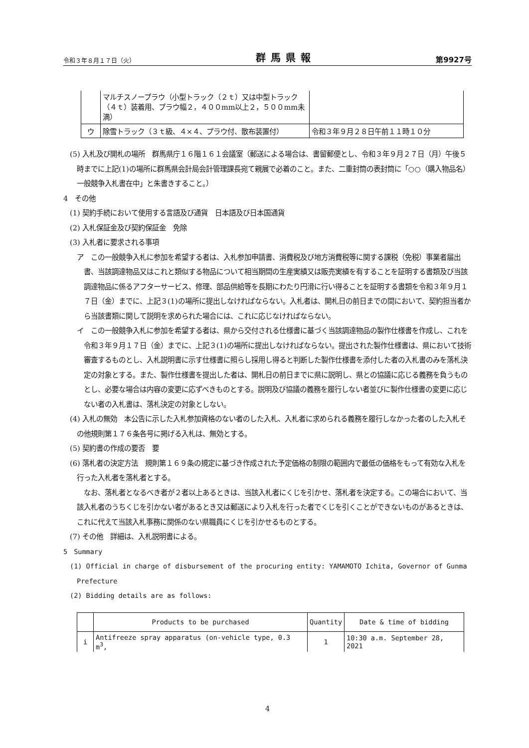令和３年８月１７日（火） 群馬県報 第9927号
| | マルチスノープラウ（小型トラック（２ｔ）又は中型トラック（４ｔ）装着用、プラウ幅２，４００mm以上２，５００mm未満） | |
| ウ | 除雪トラック（３ｔ級、４×４、プラウ付、散布装置付） | 令和３年９月２８日午前１１時１０分 |
(5) 入札及び開札の場所　群馬県庁１６階１６１会議室（郵送による場合は、書留郵便とし、令和３年９月２７日（月）午後５時までに上記(1)の場所に群馬県会計局会計管理課長宛て親展で必着のこと。また、二重封筒の表封筒に「○○（購入物品名）一般競争入札書在中」と朱書きすること。）
4　その他
(1) 契約手続において使用する言語及び通貨　日本語及び日本国通貨
(2) 入札保証金及び契約保証金　免除
(3) 入札者に要求される事項
ア　この一般競争入札に参加を希望する者は、入札参加申請書、消費税及び地方消費税等に関する課税（免税）事業者届出書、当該調達物品又はこれと類似する物品について相当期間の生産実績又は販売実績を有することを証明する書類及び当該調達物品に係るアフターサービス、修理、部品供給等を長期にわたり円滑に行い得ることを証明する書類を令和３年９月１７日（金）までに、上記３(1)の場所に提出しなければならない。入札者は、開札日の前日までの間において、契約担当者から当該書類に関して説明を求められた場合には、これに応じなければならない。
イ　この一般競争入札に参加を希望する者は、県から交付される仕様書に基づく当該調達物品の製作仕様書を作成し、これを令和３年９月１７日（金）までに、上記３(1)の場所に提出しなければならない。提出された製作仕様書は、県において技術審査するものとし、入札説明書に示す仕様書に照らし採用し得ると判断した製作仕様書を添付した者の入札書のみを落札決定の対象とする。また、製作仕様書を提出した者は、開札日の前日までに県に説明し、県との協議に応じる義務を負うものとし、必要な場合は内容の変更に応ずべきものとする。説明及び協議の義務を履行しない者並びに製作仕様書の変更に応じない者の入札書は、落札決定の対象としない。
(4) 入札の無効　本公告に示した入札参加資格のない者のした入札、入札者に求められる義務を履行しなかった者のした入札その他規則第１７６条各号に掲げる入札は、無効とする。
(5) 契約書の作成の要否　要
(6) 落札者の決定方法　規則第１６９条の規定に基づき作成された予定価格の制限の範囲内で最低の価格をもって有効な入札を行った入札者を落札者とする。
なお、落札者となるべき者が２者以上あるときは、当該入札者にくじを引かせ、落札者を決定する。この場合において、当該入札者のうちくじを引かない者があるとき又は郵送により入札を行った者でくじを引くことができないものがあるときは、これに代えて当該入札事務に関係のない県職員にくじを引かせるものとする。
(7) その他　詳細は、入札説明書による。
5　Summary
(1) Official in charge of disbursement of the procuring entity: YAMAMOTO Ichita, Governor of Gunma Prefecture
(2) Bidding details are as follows:
| | Products to be purchased | Quantity | Date & time of bidding |
| i | Antifreeze spray apparatus (on-vehicle type, 0.3 m<sup>3</sup>, | 1 | 10:30 a.m. September 28, 2021 |
4